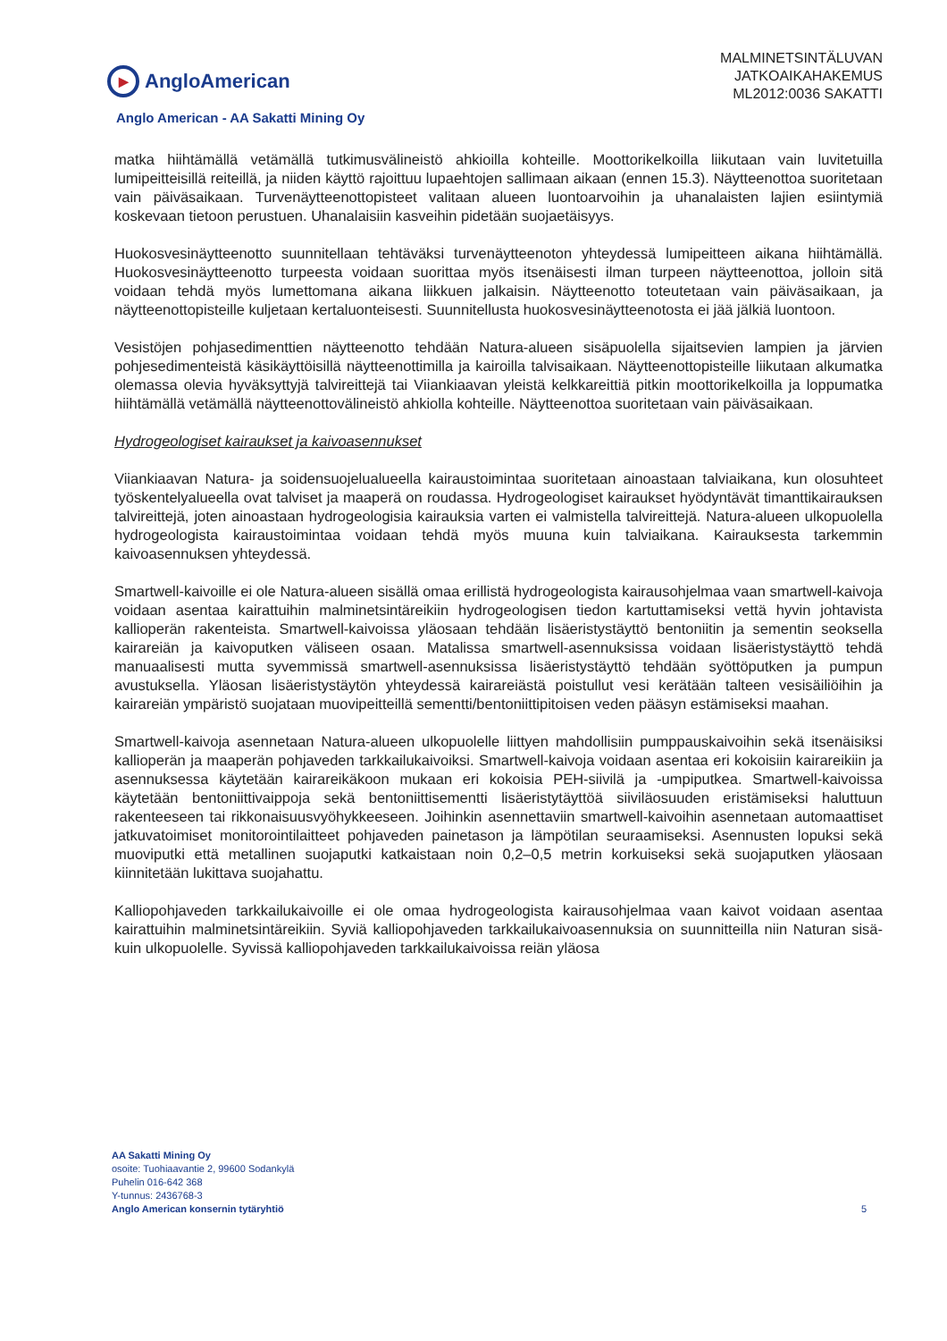▶
AngloAmerican
MALMINETSINTÄLUVAN
JATKOAIKAHAKEMUS
ML2012:0036 SAKATTI
Anglo American - AA Sakatti Mining Oy
matka hiihtämällä vetämällä tutkimusvälineistö ahkioilla kohteille. Moottorikelkoilla liikutaan vain luvitetuilla lumipeitteisillä reiteillä, ja niiden käyttö rajoittuu lupaehtojen sallimaan aikaan (ennen 15.3). Näytteenottoa suoritetaan vain päiväsaikaan. Turvenäytteenottopisteet valitaan alueen luontoarvoihin ja uhanalaisten lajien esiintymiä koskevaan tietoon perustuen. Uhanalaisiin kasveihin pidetään suojaetäisyys.
Huokosvesinäytteenotto suunnitellaan tehtäväksi turvenäytteenoton yhteydessä lumipeitteen aikana hiihtämällä. Huokosvesinäytteenotto turpeesta voidaan suorittaa myös itsenäisesti ilman turpeen näytteenottoa, jolloin sitä voidaan tehdä myös lumettomana aikana liikkuen jalkaisin. Näytteenotto toteutetaan vain päiväsaikaan, ja näytteenottopisteille kuljetaan kertaluonteisesti. Suunnitellusta huokosvesinäytteenotosta ei jää jälkiä luontoon.
Vesistöjen pohjasedimenttien näytteenotto tehdään Natura-alueen sisäpuolella sijaitsevien lampien ja järvien pohjesedimenteistä käsikäyttöisillä näytteenottimilla ja kairoilla talvisaikaan. Näytteenottopisteille liikutaan alkumatka olemassa olevia hyväksyttyjä talvireittejä tai Viiankiaavan yleistä kelkkareittiä pitkin moottorikelkoilla ja loppumatka hiihtämällä vetämällä näytteenottovälineistö ahkiolla kohteille. Näytteenottoa suoritetaan vain päiväsaikaan.
Hydrogeologiset kairaukset ja kaivoasennukset
Viiankiaavan Natura- ja soidensuojelualueella kairaustoimintaa suoritetaan ainoastaan talviaikana, kun olosuhteet työskentelyalueella ovat talviset ja maaperä on roudassa. Hydrogeologiset kairaukset hyödyntävät timanttikairauksen talvireittejä, joten ainoastaan hydrogeologisia kairauksia varten ei valmistella talvireittejä. Natura-alueen ulkopuolella hydrogeologista kairaustoimintaa voidaan tehdä myös muuna kuin talviaikana. Kairauksesta tarkemmin kaivoasennuksen yhteydessä.
Smartwell-kaivoille ei ole Natura-alueen sisällä omaa erillistä hydrogeologista kairausohjelmaa vaan smartwell-kaivoja voidaan asentaa kairattuihin malminetsintäreikiin hydrogeologisen tiedon kartuttamiseksi vettä hyvin johtavista kallioperän rakenteista. Smartwell-kaivoissa yläosaan tehdään lisäeristystäyttö bentoniitin ja sementin seoksella kairareiän ja kaivoputken väliseen osaan. Matalissa smartwell-asennuksissa voidaan lisäeristystäyttö tehdä manuaalisesti mutta syvemmissä smartwell-asennuksissa lisäeristystäyttö tehdään syöttöputken ja pumpun avustuksella. Yläosan lisäeristystäytön yhteydessä kairareiästä poistullut vesi kerätään talteen vesisäiliöihin ja kairareiän ympäristö suojataan muovipeitteillä sementti/bentoniittipitoisen veden pääsyn estämiseksi maahan.
Smartwell-kaivoja asennetaan Natura-alueen ulkopuolelle liittyen mahdollisiin pumppauskaivoihin sekä itsenäisiksi kallioperän ja maaperän pohjaveden tarkkailukaivoiksi. Smartwell-kaivoja voidaan asentaa eri kokoisiin kairareikiin ja asennuksessa käytetään kairareikäkoon mukaan eri kokoisia PEH-siivilä ja -umpiputkea. Smartwell-kaivoissa käytetään bentoniittivaippoja sekä bentoniittisementti lisäeristytäyttöä siiviläosuuden eristämiseksi haluttuun rakenteeseen tai rikkonaisuusvyöhykkeeseen. Joihinkin asennettaviin smartwell-kaivoihin asennetaan automaattiset jatkuvatoimiset monitorointilaitteet pohjaveden painetason ja lämpötilan seuraamiseksi. Asennusten lopuksi sekä muoviputki että metallinen suojaputki katkaistaan noin 0,2–0,5 metrin korkuiseksi sekä suojaputken yläosaan kiinnitetään lukittava suojahattu.
Kalliopohjaveden tarkkailukaivoille ei ole omaa hydrogeologista kairausohjelmaa vaan kaivot voidaan asentaa kairattuihin malminetsintäreikiin. Syviä kalliopohjaveden tarkkailukaivoasennuksia on suunnitteilla niin Naturan sisä- kuin ulkopuolelle. Syvissä kalliopohjaveden tarkkailukaivoissa reiän yläosa
AA Sakatti Mining Oy
osoite: Tuohiaavantie 2, 99600 Sodankylä
Puhelin 016-642 368
Y-tunnus: 2436768-3
Anglo American konsernin tytäryhtiö
5